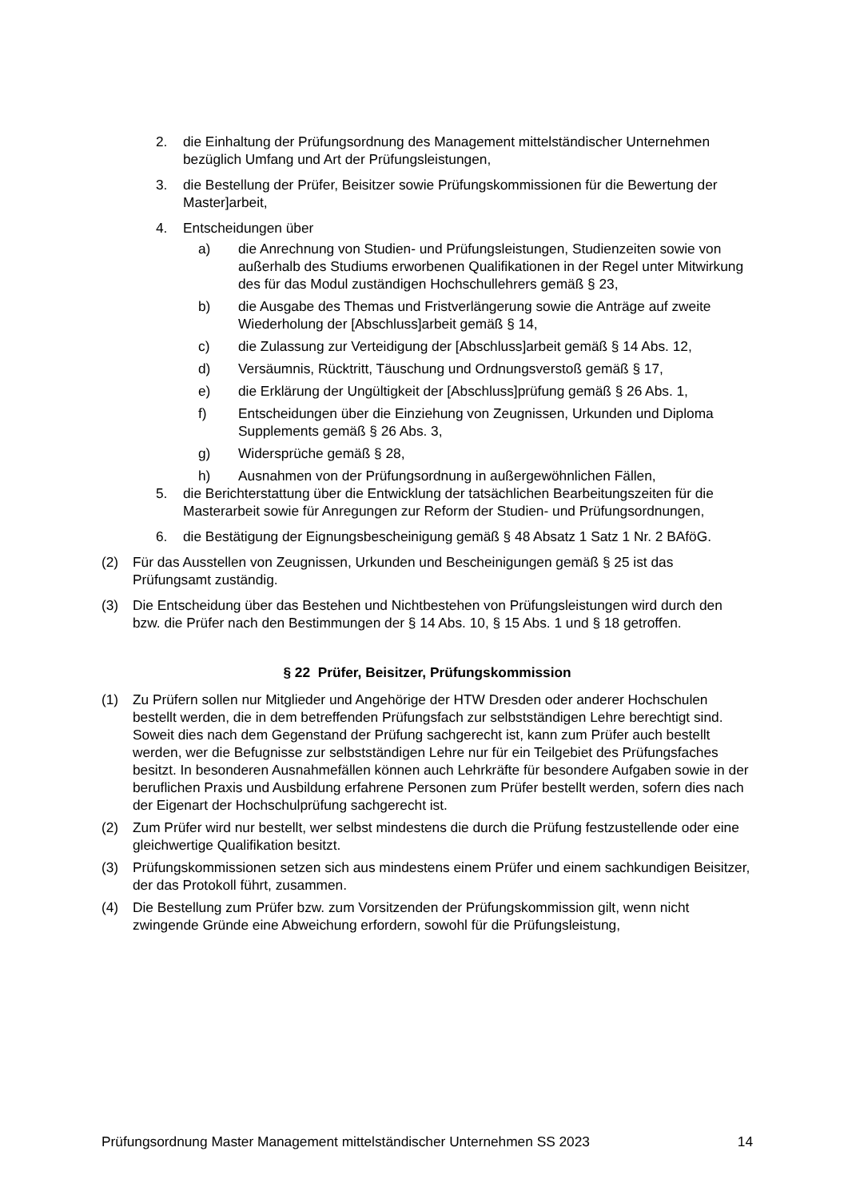2. die Einhaltung der Prüfungsordnung des Management mittelständischer Unternehmen bezüglich Umfang und Art der Prüfungsleistungen,
3. die Bestellung der Prüfer, Beisitzer sowie Prüfungskommissionen für die Bewertung der Master]arbeit,
4. Entscheidungen über
a) die Anrechnung von Studien- und Prüfungsleistungen, Studienzeiten sowie von außerhalb des Studiums erworbenen Qualifikationen in der Regel unter Mitwirkung des für das Modul zuständigen Hochschullehrers gemäß § 23,
b) die Ausgabe des Themas und Fristverlängerung sowie die Anträge auf zweite Wiederholung der [Abschluss]arbeit gemäß § 14,
c) die Zulassung zur Verteidigung der [Abschluss]arbeit gemäß § 14 Abs. 12,
d) Versäumnis, Rücktritt, Täuschung und Ordnungsverstoß gemäß § 17,
e) die Erklärung der Ungültigkeit der [Abschluss]prüfung gemäß § 26 Abs. 1,
f) Entscheidungen über die Einziehung von Zeugnissen, Urkunden und Diploma Supplements gemäß § 26 Abs. 3,
g) Widersprüche gemäß § 28,
h) Ausnahmen von der Prüfungsordnung in außergewöhnlichen Fällen,
5. die Berichterstattung über die Entwicklung der tatsächlichen Bearbeitungszeiten für die Masterarbeit sowie für Anregungen zur Reform der Studien- und Prüfungsordnungen,
6. die Bestätigung der Eignungsbescheinigung gemäß § 48 Absatz 1 Satz 1 Nr. 2 BAföG.
(2) Für das Ausstellen von Zeugnissen, Urkunden und Bescheinigungen gemäß § 25 ist das Prüfungsamt zuständig.
(3) Die Entscheidung über das Bestehen und Nichtbestehen von Prüfungsleistungen wird durch den bzw. die Prüfer nach den Bestimmungen der § 14 Abs. 10, § 15 Abs. 1 und § 18 getroffen.
§ 22 Prüfer, Beisitzer, Prüfungskommission
(1) Zu Prüfern sollen nur Mitglieder und Angehörige der HTW Dresden oder anderer Hochschulen bestellt werden, die in dem betreffenden Prüfungsfach zur selbstständigen Lehre berechtigt sind. Soweit dies nach dem Gegenstand der Prüfung sachgerecht ist, kann zum Prüfer auch bestellt werden, wer die Befugnisse zur selbstständigen Lehre nur für ein Teilgebiet des Prüfungsfaches besitzt. In besonderen Ausnahmefällen können auch Lehrkräfte für besondere Aufgaben sowie in der beruflichen Praxis und Ausbildung erfahrene Personen zum Prüfer bestellt werden, sofern dies nach der Eigenart der Hochschulprüfung sachgerecht ist.
(2) Zum Prüfer wird nur bestellt, wer selbst mindestens die durch die Prüfung festzustellende oder eine gleichwertige Qualifikation besitzt.
(3) Prüfungskommissionen setzen sich aus mindestens einem Prüfer und einem sachkundigen Beisitzer, der das Protokoll führt, zusammen.
(4) Die Bestellung zum Prüfer bzw. zum Vorsitzenden der Prüfungskommission gilt, wenn nicht zwingende Gründe eine Abweichung erfordern, sowohl für die Prüfungsleistung,
Prüfungsordnung Master Management mittelständischer Unternehmen SS 2023 14